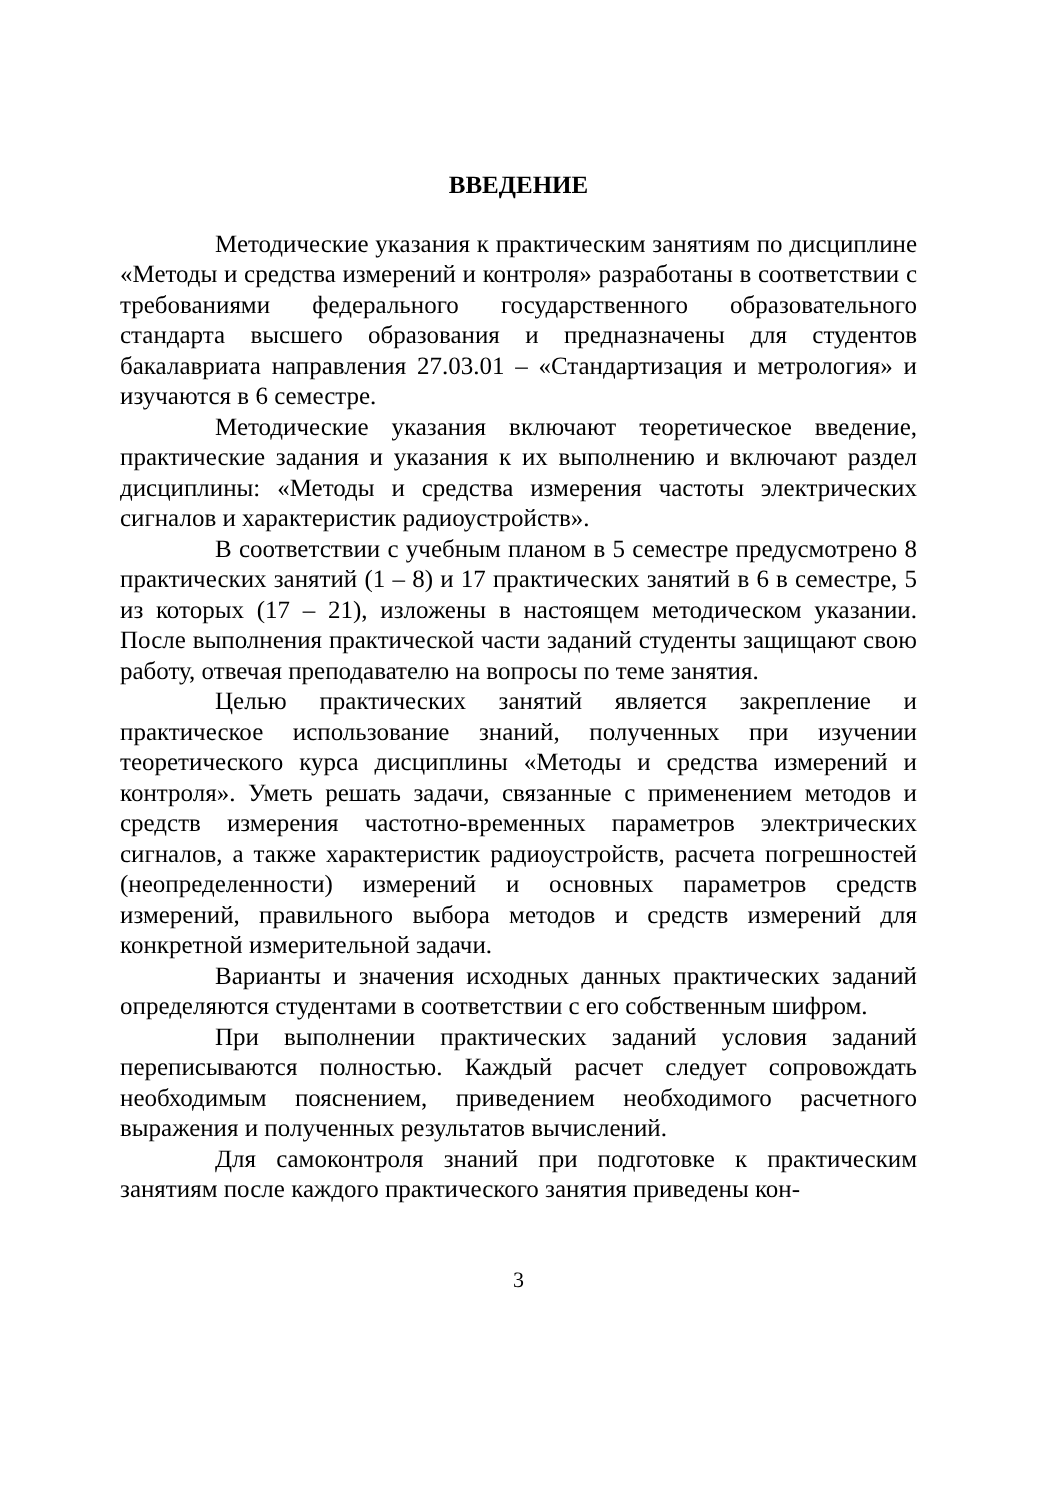ВВЕДЕНИЕ
Методические указания к практическим занятиям по дисциплине «Методы и средства измерений и контроля» разработаны в соответствии с требованиями федерального государственного образовательного стандарта высшего образования и предназначены для студентов бакалавриата направления 27.03.01 – «Стандартизация и метрология» и изучаются в 6 семестре.
Методические указания включают теоретическое введение, практические задания и указания к их выполнению и включают раздел дисциплины: «Методы и средства измерения частоты электрических сигналов и характеристик радиоустройств».
В соответствии с учебным планом в 5 семестре предусмотрено 8 практических занятий (1 – 8) и 17 практических занятий в 6 в семестре, 5 из которых (17 – 21), изложены в настоящем методическом указании. После выполнения практической части заданий студенты защищают свою работу, отвечая преподавателю на вопросы по теме занятия.
Целью практических занятий является закрепление и практическое использование знаний, полученных при изучении теоретического курса дисциплины «Методы и средства измерений и контроля». Уметь решать задачи, связанные с применением методов и средств измерения частотно-временных параметров электрических сигналов, а также характеристик радиоустройств, расчета погрешностей (неопределенности) измерений и основных параметров средств измерений, правильного выбора методов и средств измерений для конкретной измерительной задачи.
Варианты и значения исходных данных практических заданий определяются студентами в соответствии с его собственным шифром.
При выполнении практических заданий условия заданий переписываются полностью. Каждый расчет следует сопровождать необходимым пояснением, приведением необходимого расчетного выражения и полученных результатов вычислений.
Для самоконтроля знаний при подготовке к практическим занятиям после каждого практического занятия приведены кон-
3